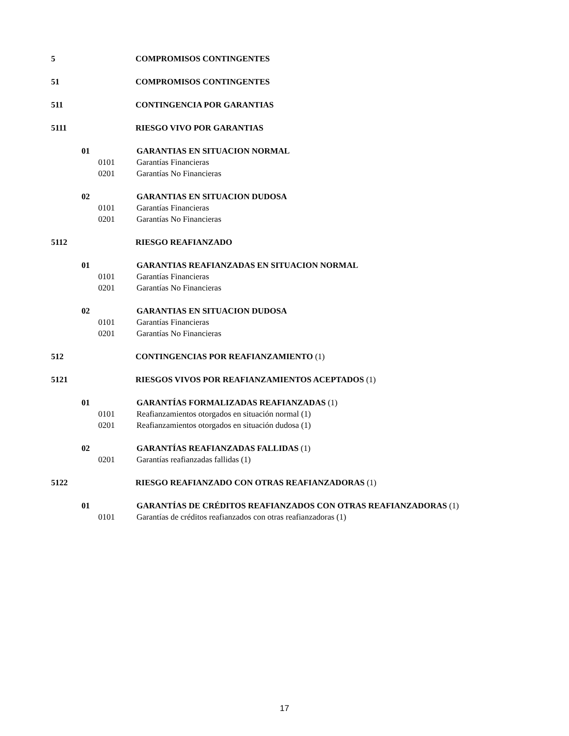5 COMPROMISOS CONTINGENTES
51 COMPROMISOS CONTINGENTES
511 CONTINGENCIA POR GARANTIAS
5111 RIESGO VIVO POR GARANTIAS
01 GARANTIAS EN SITUACION NORMAL
0101 Garantías Financieras
0201 Garantías No Financieras
02 GARANTIAS EN SITUACION DUDOSA
0101 Garantías Financieras
0201 Garantías No Financieras
5112 RIESGO REAFIANZADO
01 GARANTIAS REAFIANZADAS EN SITUACION NORMAL
0101 Garantías Financieras
0201 Garantías No Financieras
02 GARANTIAS EN SITUACION DUDOSA
0101 Garantías Financieras
0201 Garantías No Financieras
512 CONTINGENCIAS POR REAFIANZAMIENTO (1)
5121 RIESGOS VIVOS POR REAFIANZAMIENTOS ACEPTADOS (1)
01 GARANTÍAS FORMALIZADAS REAFIANZADAS (1)
0101 Reafianzamientos otorgados en situación normal (1)
0201 Reafianzamientos otorgados en situación dudosa (1)
02 GARANTÍAS REAFIANZADAS FALLIDAS (1)
0201 Garantías reafianzadas fallidas (1)
5122 RIESGO REAFIANZADO CON OTRAS REAFIANZADORAS (1)
01 GARANTÍAS DE CRÉDITOS REAFIANZADOS CON OTRAS REAFIANZADORAS (1)
0101 Garantías de créditos reafianzados con otras reafianzadoras (1)
17